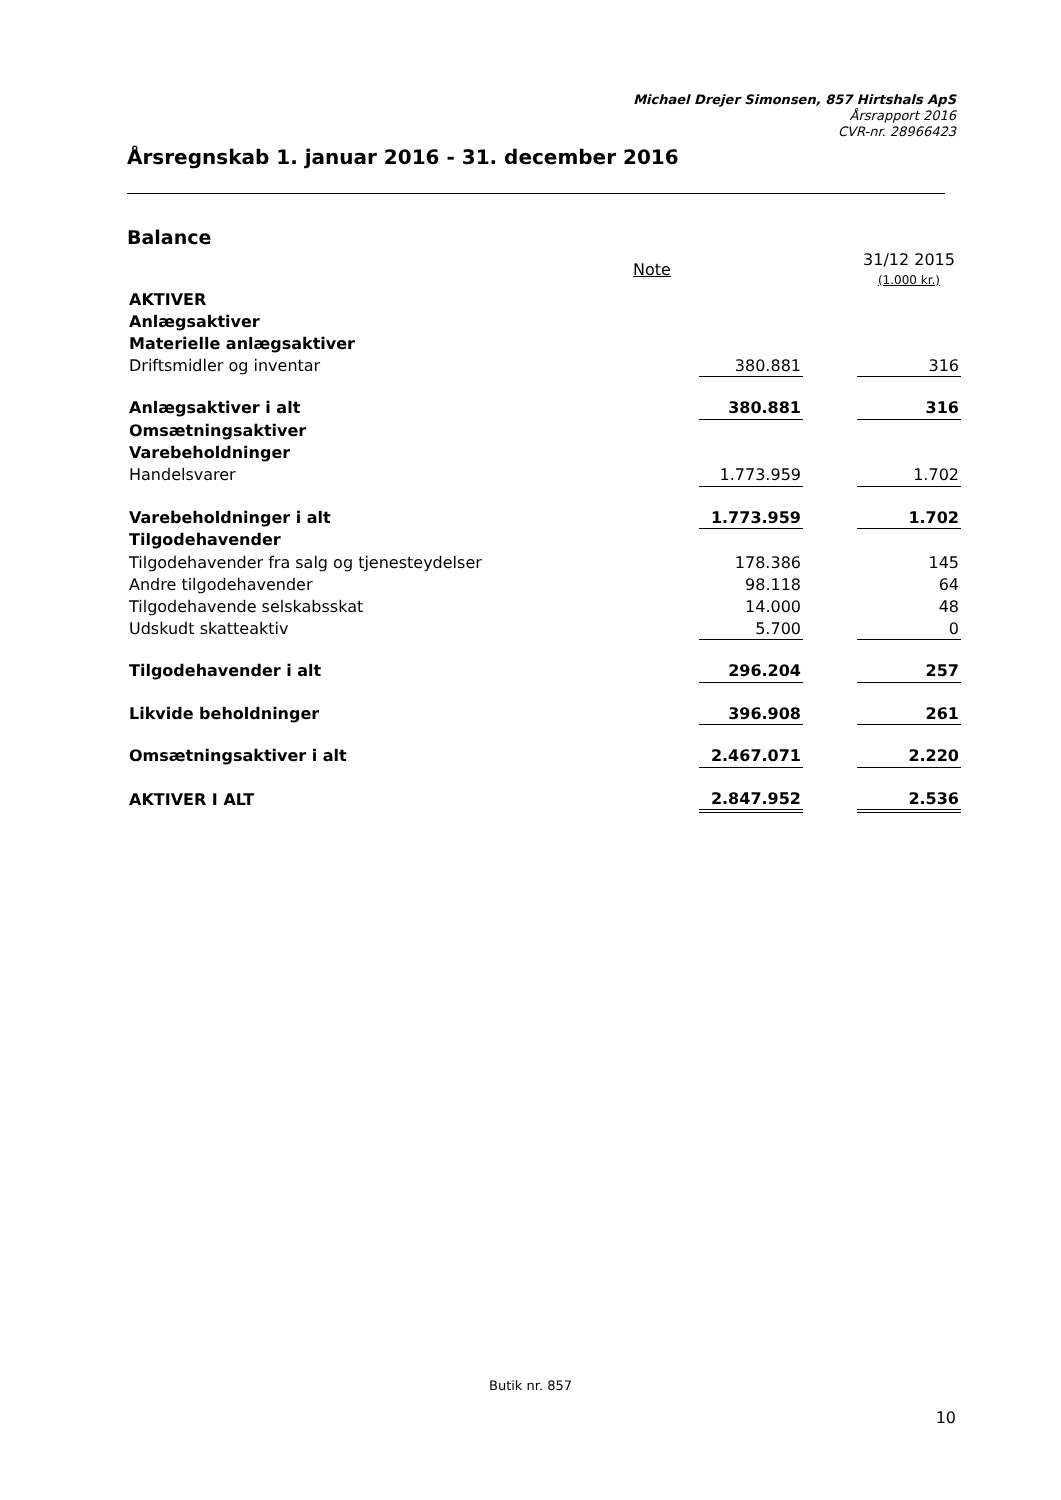Michael Drejer Simonsen, 857 Hirtshals ApS
Årsrapport 2016
CVR-nr. 28966423
Årsregnskab 1. januar 2016 - 31. december 2016
Balance
| | Note | | | 31/12 2015 (1.000 kr.) |
| AKTIVER | | | | |
| Anlægsaktiver | | | | |
| Materielle anlægsaktiver | | | | |
| Driftsmidler og inventar | | 380.881 | | 316 |
| Anlægsaktiver i alt | | 380.881 | | 316 |
| Omsætningsaktiver | | | | |
| Varebeholdninger | | | | |
| Handelsvarer | | 1.773.959 | | 1.702 |
| Varebeholdninger i alt | | 1.773.959 | | 1.702 |
| Tilgodehavender | | | | |
| Tilgodehavender fra salg og tjenesteydelser | | 178.386 | | 145 |
| Andre tilgodehavender | | 98.118 | | 64 |
| Tilgodehavende selskabsskat | | 14.000 | | 48 |
| Udskudt skatteaktiv | | 5.700 | | 0 |
| Tilgodehavender i alt | | 296.204 | | 257 |
| Likvide beholdninger | | 396.908 | | 261 |
| Omsætningsaktiver i alt | | 2.467.071 | | 2.220 |
| AKTIVER I ALT | | 2.847.952 | | 2.536 |
Butik nr. 857
10